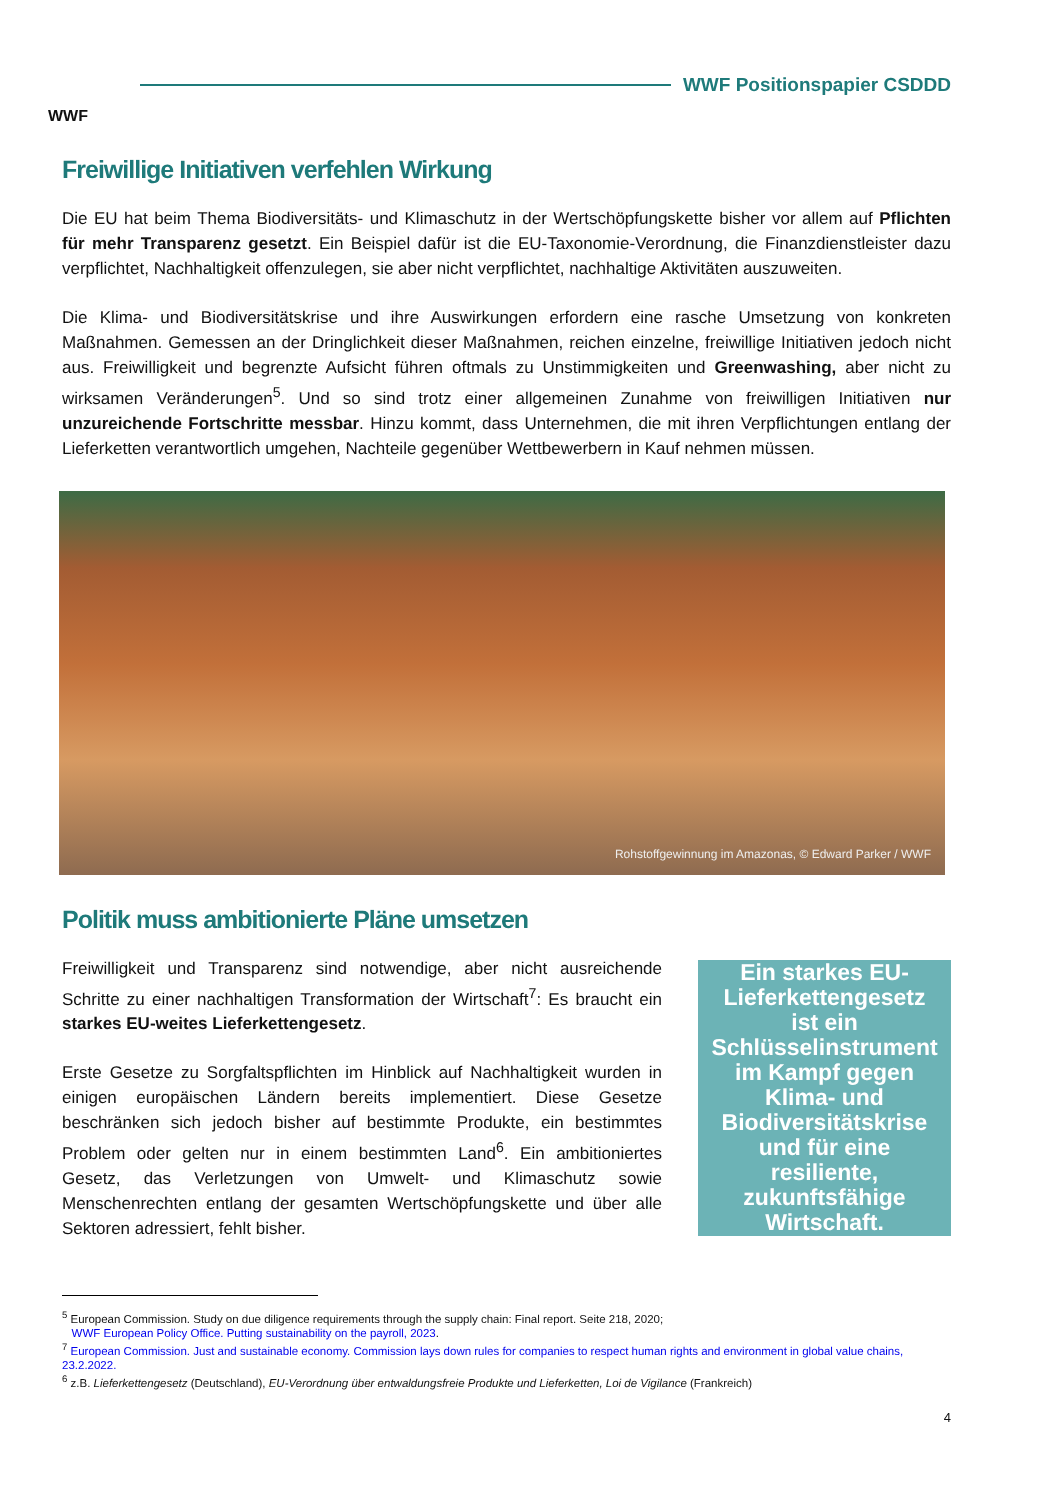WWF
WWF Positionspapier CSDDD
Freiwillige Initiativen verfehlen Wirkung
Die EU hat beim Thema Biodiversitäts- und Klimaschutz in der Wertschöpfungskette bisher vor allem auf Pflichten für mehr Transparenz gesetzt. Ein Beispiel dafür ist die EU-Taxonomie-Verordnung, die Finanzdienstleister dazu verpflichtet, Nachhaltigkeit offenzulegen, sie aber nicht verpflichtet, nachhaltige Aktivitäten auszuweiten.
Die Klima- und Biodiversitätskrise und ihre Auswirkungen erfordern eine rasche Umsetzung von konkreten Maßnahmen. Gemessen an der Dringlichkeit dieser Maßnahmen, reichen einzelne, freiwillige Initiativen jedoch nicht aus. Freiwilligkeit und begrenzte Aufsicht führen oftmals zu Unstimmigkeiten und Greenwashing, aber nicht zu wirksamen Veränderungen<sup>5</sup>. Und so sind trotz einer allgemeinen Zunahme von freiwilligen Initiativen nur unzureichende Fortschritte messbar. Hinzu kommt, dass Unternehmen, die mit ihren Verpflichtungen entlang der Lieferketten verantwortlich umgehen, Nachteile gegenüber Wettbewerbern in Kauf nehmen müssen.
Rohstoffgewinnung im Amazonas, © Edward Parker / WWF
Politik muss ambitionierte Pläne umsetzen
Freiwilligkeit und Transparenz sind notwendige, aber nicht ausreichende Schritte zu einer nachhaltigen Transformation der Wirtschaft<sup>7</sup>: Es braucht ein starkes EU-weites Lieferkettengesetz.
Erste Gesetze zu Sorgfaltspflichten im Hinblick auf Nachhaltigkeit wurden in einigen europäischen Ländern bereits implementiert. Diese Gesetze beschränken sich jedoch bisher auf bestimmte Produkte, ein bestimmtes Problem oder gelten nur in einem bestimmten Land<sup>6</sup>. Ein ambitioniertes Gesetz, das Verletzungen von Umwelt- und Klimaschutz sowie Menschenrechten entlang der gesamten Wertschöpfungskette und über alle Sektoren adressiert, fehlt bisher.
Ein starkes EU-Lieferkettengesetz ist ein Schlüsselinstrument im Kampf gegen Klima- und Biodiversitätskrise und für eine resiliente, zukunftsfähige Wirtschaft.
<sup>5</sup> European Commission. Study on due diligence requirements through the supply chain: Final report. Seite 218, 2020;
WWF European Policy Office. Putting sustainability on the payroll, 2023.
<sup>7</sup> European Commission. Just and sustainable economy. Commission lays down rules for companies to respect human rights and environment in global value chains, 23.2.2022.
<sup>6</sup> z.B. Lieferkettengesetz (Deutschland), EU-Verordnung über entwaldungsfreie Produkte und Lieferketten, Loi de Vigilance (Frankreich)
4